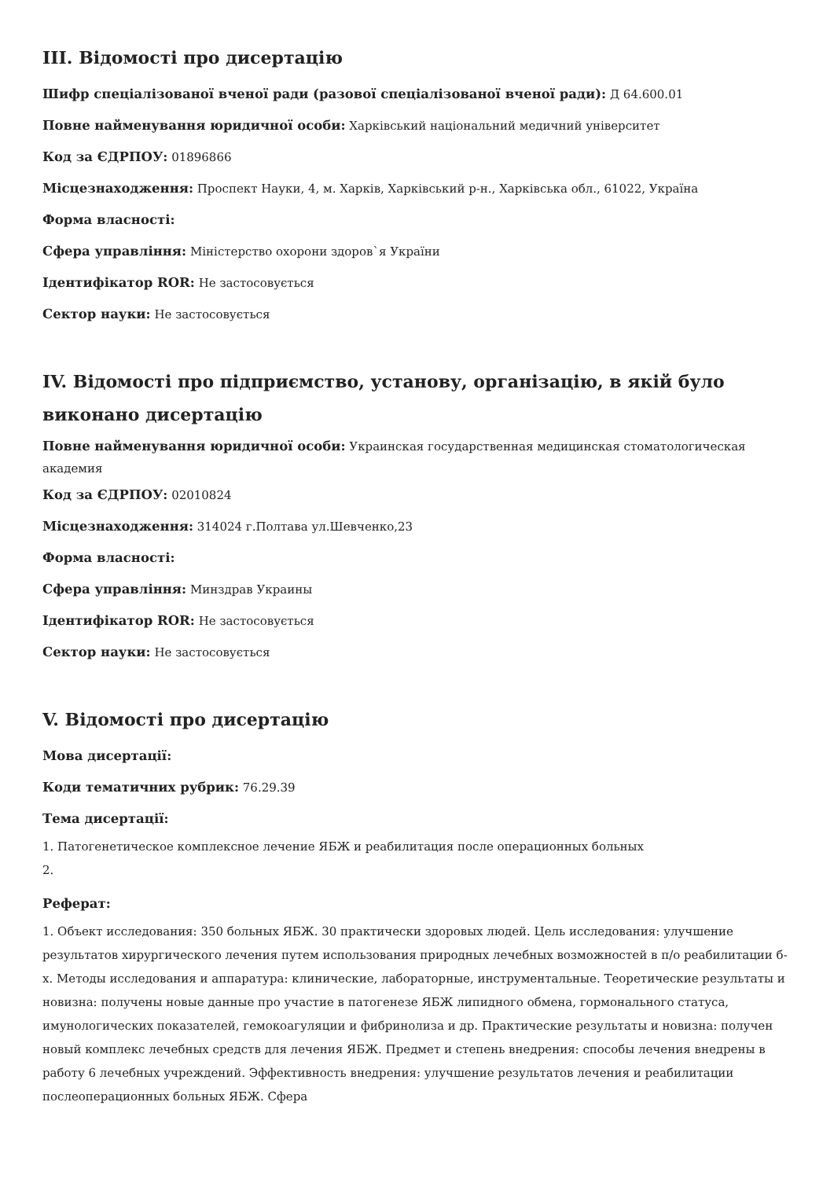III. Відомості про дисертацію
Шифр спеціалізованої вченої ради (разової спеціалізованої вченої ради): Д 64.600.01
Повне найменування юридичної особи: Харківський національний медичний університет
Код за ЄДРПОУ: 01896866
Місцезнаходження: Проспект Науки, 4, м. Харків, Харківський р-н., Харківська обл., 61022, Україна
Форма власності:
Сфера управління: Міністерство охорони здоров`я України
Ідентифікатор ROR: Не застосовується
Сектор науки: Не застосовується
IV. Відомості про підприємство, установу, організацію, в якій було виконано дисертацію
Повне найменування юридичної особи: Украинская государственная медицинская стоматологическая академия
Код за ЄДРПОУ: 02010824
Місцезнаходження: 314024 г.Полтава ул.Шевченко,23
Форма власності:
Сфера управління: Минздрав Украины
Ідентифікатор ROR: Не застосовується
Сектор науки: Не застосовується
V. Відомості про дисертацію
Мова дисертації:
Коди тематичних рубрик: 76.29.39
Тема дисертації:
1. Патогенетическое комплексное лечение ЯБЖ и реабилитация после операционных больных
2.
Реферат:
1. Объект исследования: 350 больных ЯБЖ. 30 практически здоровых людей. Цель исследования: улучшение результатов хирургического лечения путем использования природных лечебных возможностей в п/о реабилитации б-х. Методы исследования и аппаратура: клинические, лабораторные, инструментальные. Теоретические результаты и новизна: получены новые данные про участие в патогенезе ЯБЖ липидного обмена, гормонального статуса, имунологических показателей, гемокоагуляции и фибринолиза и др. Практические результаты и новизна: получен новый комплекс лечебных средств для лечения ЯБЖ. Предмет и степень внедрения: способы лечения внедрены в работу 6 лечебных учреждений. Эффективность внедрения: улучшение результатов лечения и реабилитации послеоперационных больных ЯБЖ. Сфера